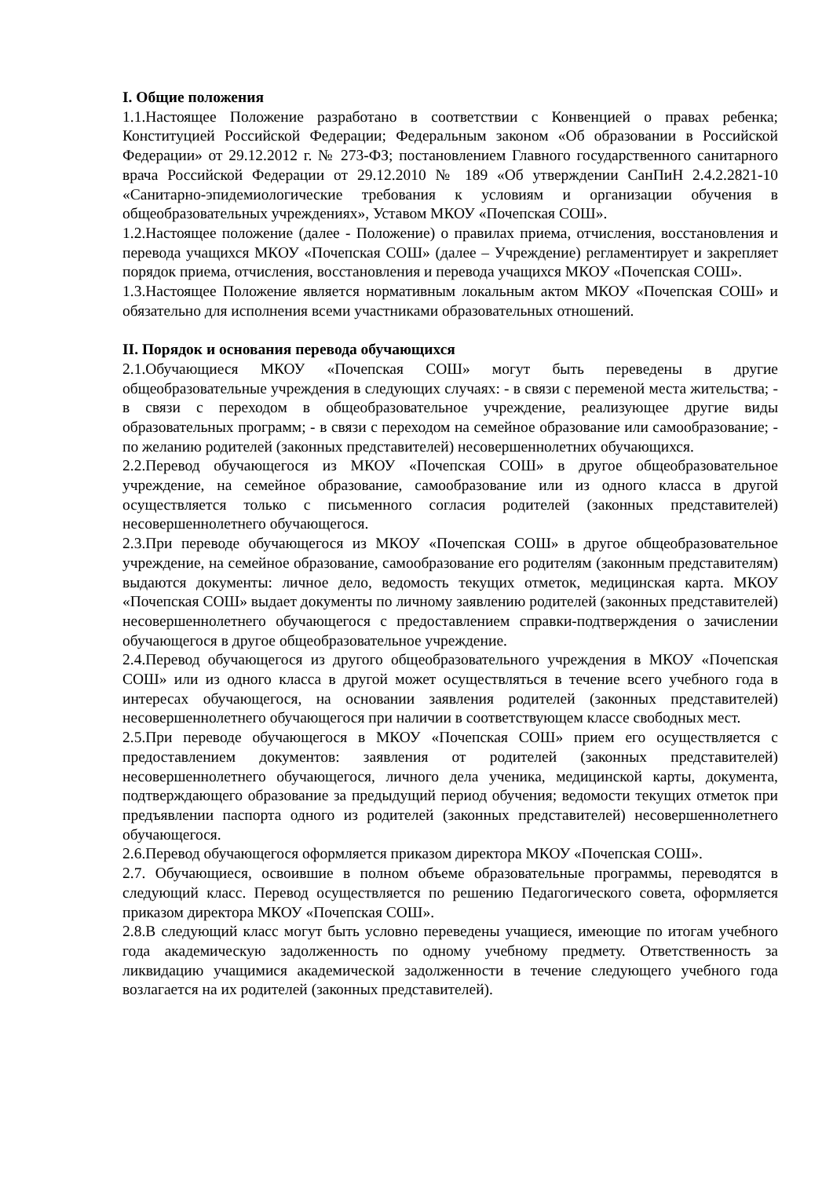I. Общие положения
1.1.Настоящее Положение разработано в соответствии с Конвенцией о правах ребенка; Конституцией Российской Федерации; Федеральным законом «Об образовании в Российской Федерации» от 29.12.2012 г. № 273-ФЗ; постановлением Главного государственного санитарного врача Российской Федерации от 29.12.2010 № 189 «Об утверждении СанПиН 2.4.2.2821-10 «Санитарно-эпидемиологические требования к условиям и организации обучения в общеобразовательных учреждениях», Уставом МКОУ «Почепская СОШ».
1.2.Настоящее положение (далее - Положение) о правилах приема, отчисления, восстановления и перевода учащихся МКОУ «Почепская СОШ» (далее – Учреждение) регламентирует и закрепляет порядок приема, отчисления, восстановления и перевода учащихся МКОУ «Почепская СОШ».
1.3.Настоящее Положение является нормативным локальным актом МКОУ «Почепская СОШ» и обязательно для исполнения всеми участниками образовательных отношений.
II. Порядок и основания перевода обучающихся
2.1.Обучающиеся МКОУ «Почепская СОШ» могут быть переведены в другие общеобразовательные учреждения в следующих случаях: - в связи с переменой места жительства; - в связи с переходом в общеобразовательное учреждение, реализующее другие виды образовательных программ; - в связи с переходом на семейное образование или самообразование; - по желанию родителей (законных представителей) несовершеннолетних обучающихся.
2.2.Перевод обучающегося из МКОУ «Почепская СОШ» в другое общеобразовательное учреждение, на семейное образование, самообразование или из одного класса в другой осуществляется только с письменного согласия родителей (законных представителей) несовершеннолетнего обучающегося.
2.3.При переводе обучающегося из МКОУ «Почепская СОШ» в другое общеобразовательное учреждение, на семейное образование, самообразование его родителям (законным представителям) выдаются документы: личное дело, ведомость текущих отметок, медицинская карта. МКОУ «Почепская СОШ» выдает документы по личному заявлению родителей (законных представителей) несовершеннолетнего обучающегося с предоставлением справки-подтверждения о зачислении обучающегося в другое общеобразовательное учреждение.
2.4.Перевод обучающегося из другого общеобразовательного учреждения в МКОУ «Почепская СОШ» или из одного класса в другой может осуществляться в течение всего учебного года в интересах обучающегося, на основании заявления родителей (законных представителей) несовершеннолетнего обучающегося при наличии в соответствующем классе свободных мест.
2.5.При переводе обучающегося в МКОУ «Почепская СОШ» прием его осуществляется с предоставлением документов: заявления от родителей (законных представителей) несовершеннолетнего обучающегося, личного дела ученика, медицинской карты, документа, подтверждающего образование за предыдущий период обучения; ведомости текущих отметок при предъявлении паспорта одного из родителей (законных представителей) несовершеннолетнего обучающегося.
2.6.Перевод обучающегося оформляется приказом директора МКОУ «Почепская СОШ».
2.7. Обучающиеся, освоившие в полном объеме образовательные программы, переводятся в следующий класс. Перевод осуществляется по решению Педагогического совета, оформляется приказом директора МКОУ «Почепская СОШ».
2.8.В следующий класс могут быть условно переведены учащиеся, имеющие по итогам учебного года академическую задолженность по одному учебному предмету. Ответственность за ликвидацию учащимися академической задолженности в течение следующего учебного года возлагается на их родителей (законных представителей).